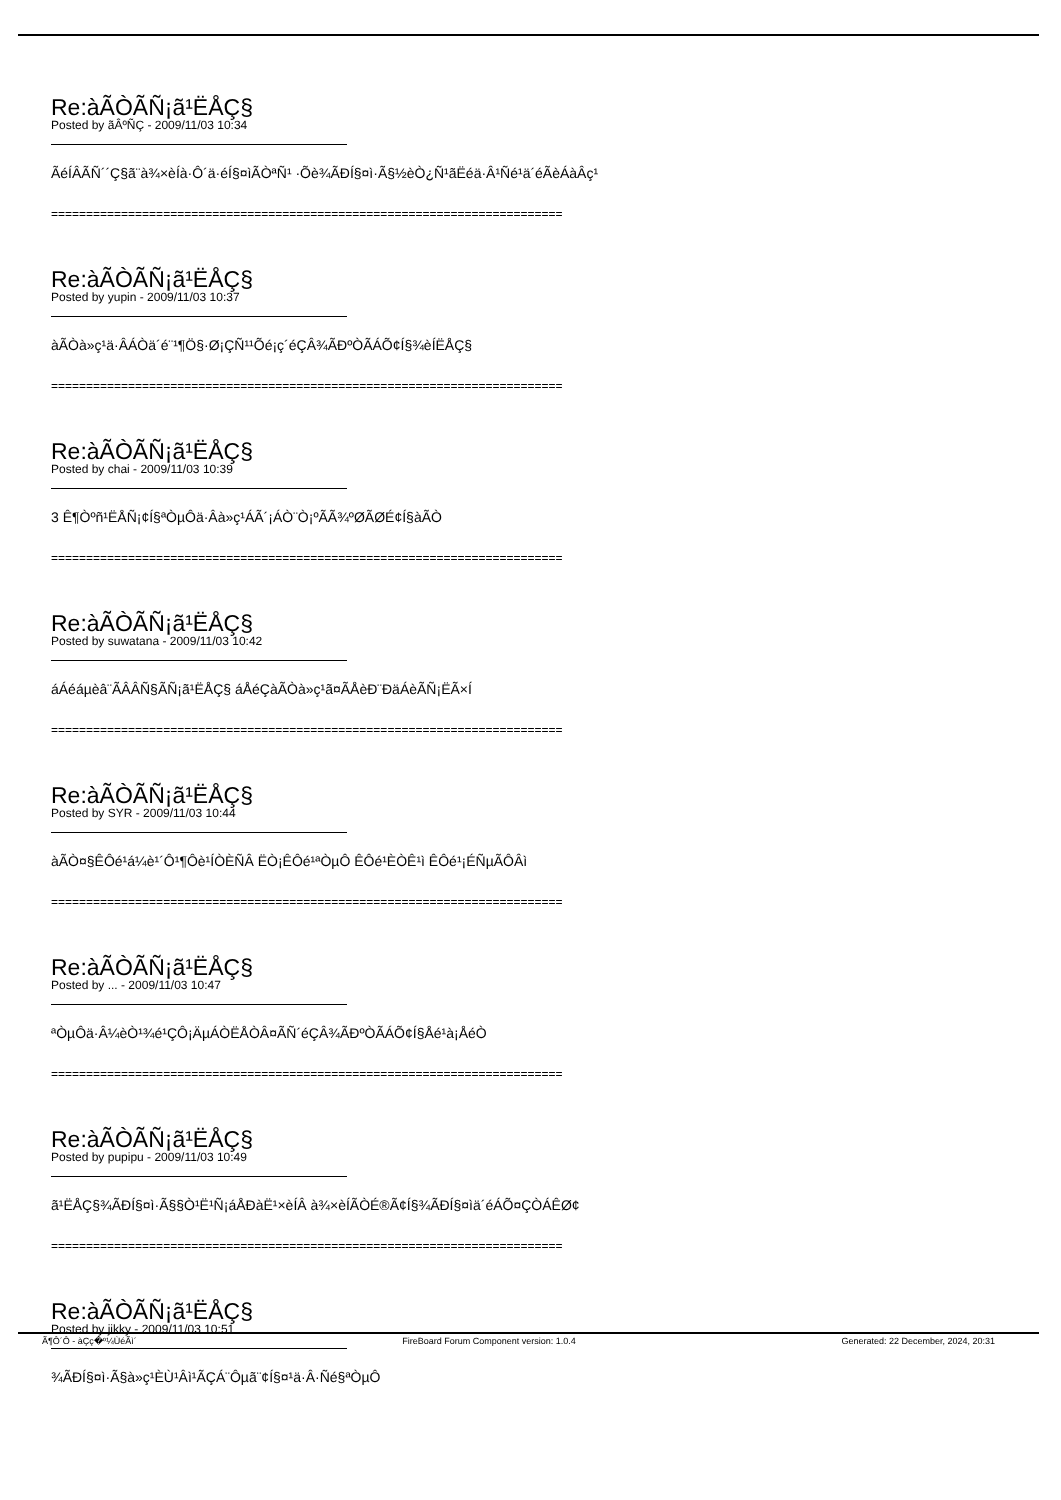Re:àÃÒÃÑ¡ã¹ËÅÇ§
Posted by ãÂºÑÇ - 2009/11/03 10:34
ÃéÍÂÃÑ´´Ç§ã¨à¾×èÍà·Ô´ä·éÍ§¤ìÃÒªÑ¹ ·Õè¾ÃÐÍ§¤ì·Ã§½èÒ¿Ñ¹ãËéä·Â¹Ñé¹ä´éÃèÁàÂç¹
=========================================================================
Re:àÃÒÃÑ¡ã¹ËÅÇ§
Posted by yupin - 2009/11/03 10:37
àÃÒà»ç¹ä·ÂÁÒä´é¨¹¶Ö§·Ø¡ÇÑ¹¹Õé¡ç´éÇÂ¾ÃÐºÒÃÁÕ¢Í§¾èÍËÅÇ§
=========================================================================
Re:àÃÒÃÑ¡ã¹ËÅÇ§
Posted by chai - 2009/11/03 10:39
3 Ê¶Òºñ¹ËÅÑ¡¢Í§ªÒµÔä·Âà»ç¹ÁÃ´¡ÁÒ¨Ò¡ºÃÃ¾ºØÃØÉ¢Í§àÃÒ
=========================================================================
Re:àÃÒÃÑ¡ã¹ËÅÇ§
Posted by suwatana - 2009/11/03 10:42
áÁéáµèâ¨ÃÂÂÑ§ÃÑ¡ã¹ËÅÇ§ áÅéÇàÃÒà»ç¹ã¤ÃÅèÐ¨ÐäÁèÃÑ¡ËÃ×Í
=========================================================================
Re:àÃÒÃÑ¡ã¹ËÅÇ§
Posted by SYR - 2009/11/03 10:44
àÃÒ¤§ÊÔé¹á¼è¹´Ô¹¶Ôè¹ÍÒÈÑÂ ËÒ¡ÊÔé¹ªÒµÔ ÊÔé¹ÈÒÊ¹ì ÊÔé¹¡ÉÑµÃÔÂì
=========================================================================
Re:àÃÒÃÑ¡ã¹ËÅÇ§
Posted by ... - 2009/11/03 10:47
ªÒµÔä·Â¼èÒ¹¾é¹ÇÔ¡ÄµÁÒËÅÒÂ¤ÃÑ´éÇÂ¾ÃÐºÒÃÁÕ¢Í§Åé¹à¡ÅéÒ
=========================================================================
Re:àÃÒÃÑ¡ã¹ËÅÇ§
Posted by pupipu - 2009/11/03 10:49
ã¹ËÅÇ§¾ÃÐÍ§¤ì·Ã§§Ò¹Ë¹Ñ¡áÅÐàË¹×èÍÂ à¾×èÍÃÒÉ®Ã¢Í§¾ÃÐÍ§¤ìä´éÁÕ¤ÇÒÁÊØ¢
=========================================================================
Re:àÃÒÃÑ¡ã¹ËÅÇ§
Posted by jikky - 2009/11/03 10:51
¾ÃÐÍ§¤ì·Ã§à»ç¹ÈÙ¹Âì¹ÃÇÁ¨Ôµã¨¢Í§¤¹ä·Â·Ñé§ªÒµÔ
Ã¶Ô´Ô - àÇç�º¼ÙéÃì´ FireBoard Forum Component version: 1.0.4 Generated: 22 December, 2024, 20:31